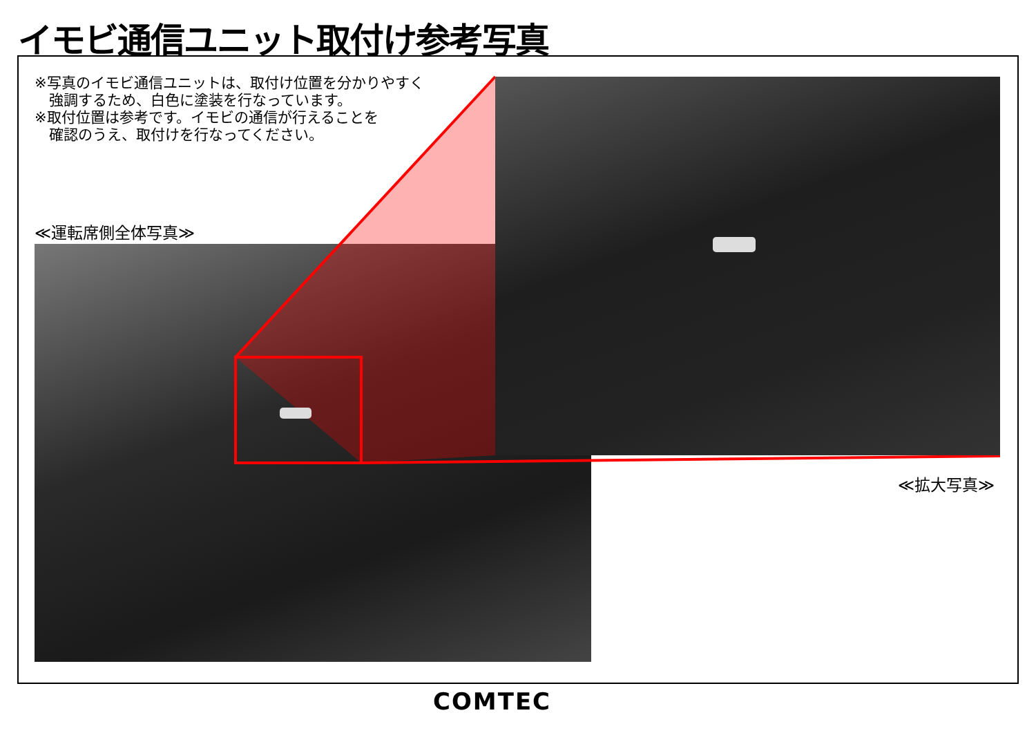イモビ通信ユニット取付け参考写真
※写真のイモビ通信ユニットは、取付け位置を分かりやすく
強調するため、白色に塗装を行なっています。
※取付位置は参考です。イモビの通信が行えることを
確認のうえ、取付けを行なってください。
≪運転席側全体写真≫
≪拡大写真≫
COMTEC